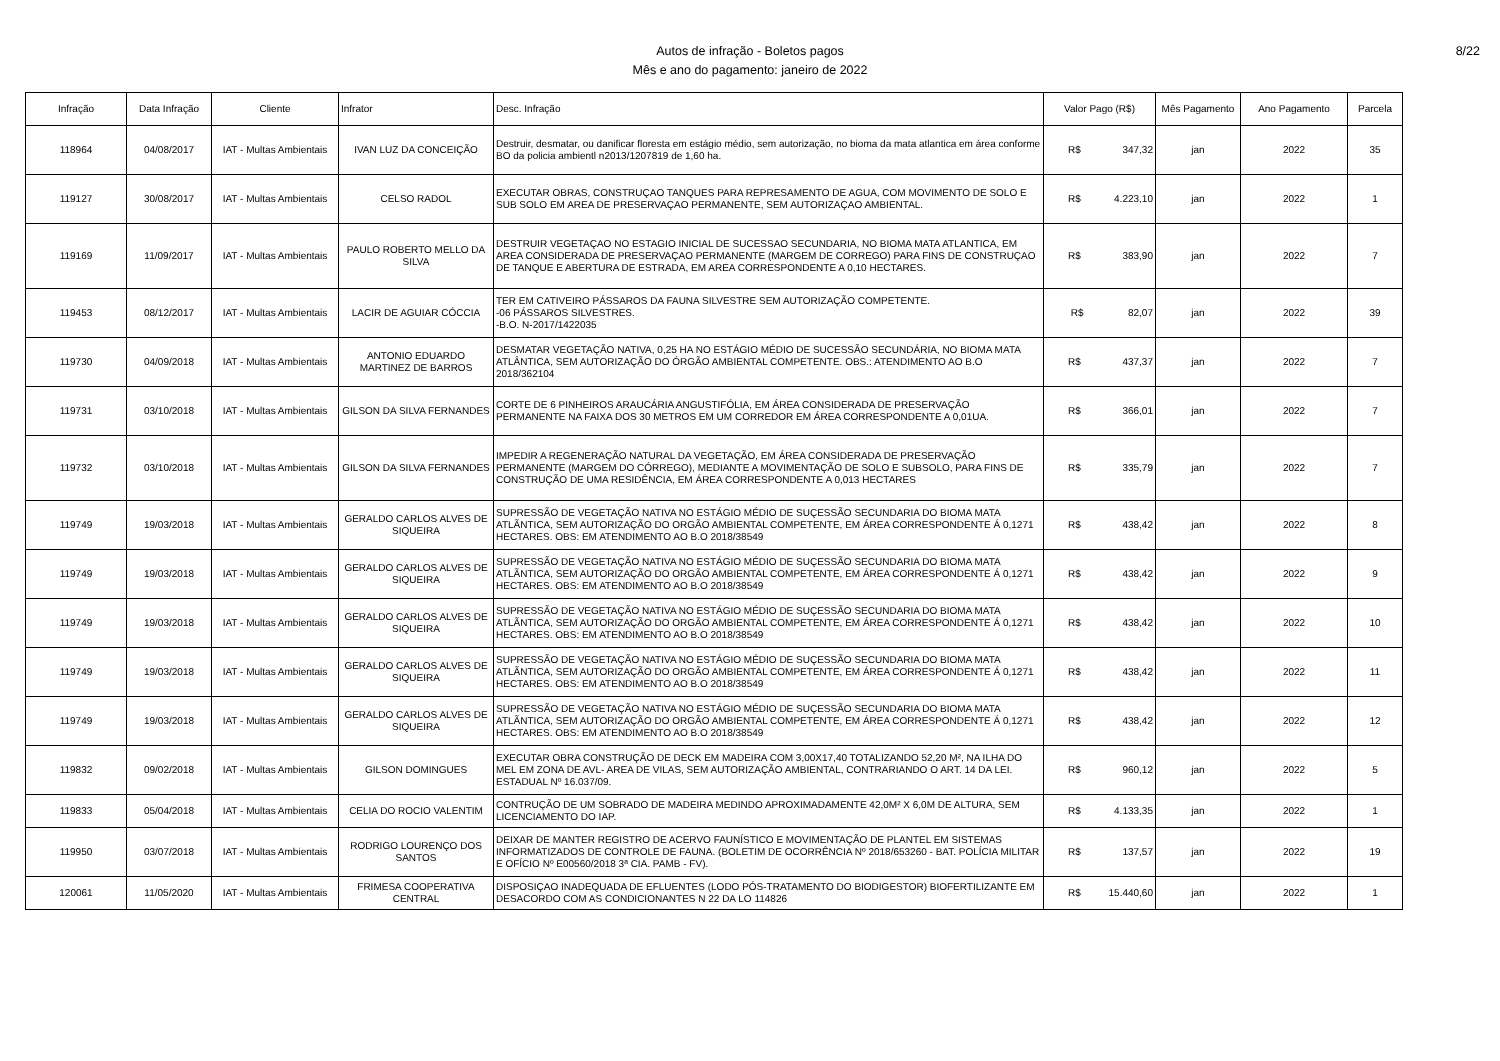Autos de infração - Boletos pagos
Mês e ano do pagamento: janeiro de 2022
8/22
| Infração | Data Infração | Cliente | Infrator | Desc. Infração | Valor Pago (R$) | Mês Pagamento | Ano Pagamento | Parcela |
| --- | --- | --- | --- | --- | --- | --- | --- | --- |
| 118964 | 04/08/2017 | IAT - Multas Ambientais | IVAN LUZ DA CONCEIÇÃO | Destruir, desmatar, ou danificar floresta em estágio médio, sem autorização, no bioma da mata atlantica em área conforme BO da policia ambientl n2013/1207819 de 1,60 ha. | R$ 347,32 | jan | 2022 | 35 |
| 119127 | 30/08/2017 | IAT - Multas Ambientais | CELSO RADOL | EXECUTAR OBRAS, CONSTRUÇAO TANQUES PARA REPRESAMENTO DE AGUA, COM MOVIMENTO DE SOLO E SUB SOLO EM AREA DE PRESERVAÇAO PERMANENTE, SEM AUTORIZAÇAO AMBIENTAL. | R$ 4.223,10 | jan | 2022 | 1 |
| 119169 | 11/09/2017 | IAT - Multas Ambientais | PAULO ROBERTO MELLO DA SILVA | DESTRUIR VEGETAÇAO NO ESTAGIO INICIAL DE SUCESSAO SECUNDARIA, NO BIOMA MATA ATLANTICA, EM AREA CONSIDERADA DE PRESERVAÇAO PERMANENTE (MARGEM DE CORREGO) PARA FINS DE CONSTRUÇAO DE TANQUE E ABERTURA DE ESTRADA, EM AREA CORRESPONDENTE A 0,10 HECTARES. | R$ 383,90 | jan | 2022 | 7 |
| 119453 | 08/12/2017 | IAT - Multas Ambientais | LACIR DE AGUIAR CÓCCIA | TER EM CATIVEIRO PÁSSAROS DA FAUNA SILVESTRE SEM AUTORIZAÇÃO COMPETENTE. -06 PÁSSAROS SILVESTRES. -B.O. N-2017/1422035 | R$ 82,07 | jan | 2022 | 39 |
| 119730 | 04/09/2018 | IAT - Multas Ambientais | ANTONIO EDUARDO MARTINEZ DE BARROS | DESMATAR VEGETAÇÃO NATIVA, 0,25 HA NO ESTÁGIO MÉDIO DE SUCESSÃO SECUNDÁRIA, NO BIOMA MATA ATLÂNTICA, SEM AUTORIZAÇÃO DO ÓRGÃO AMBIENTAL COMPETENTE. OBS.: ATENDIMENTO AO B.O 2018/362104 | R$ 437,37 | jan | 2022 | 7 |
| 119731 | 03/10/2018 | IAT - Multas Ambientais | GILSON DA SILVA FERNANDES | CORTE DE 6 PINHEIROS ARAUCÁRIA ANGUSTIFÓLIA, EM ÁREA CONSIDERADA DE PRESERVAÇÃO PERMANENTE NA FAIXA DOS 30 METROS EM UM CORREDOR EM ÁREA CORRESPONDENTE A 0,01UA. | R$ 366,01 | jan | 2022 | 7 |
| 119732 | 03/10/2018 | IAT - Multas Ambientais | GILSON DA SILVA FERNANDES | IMPEDIR A REGENERAÇÃO NATURAL DA VEGETAÇÃO, EM ÁREA CONSIDERADA DE PRESERVAÇÃO PERMANENTE (MARGEM DO CÓRREGO), MEDIANTE A MOVIMENTAÇÃO DE SOLO E SUBSOLO, PARA FINS DE CONSTRUÇÃO DE UMA RESIDÊNCIA, EM ÁREA CORRESPONDENTE A 0,013 HECTARES | R$ 335,79 | jan | 2022 | 7 |
| 119749 | 19/03/2018 | IAT - Multas Ambientais | GERALDO CARLOS ALVES DE SIQUEIRA | SUPRESSÃO DE VEGETAÇÃO NATIVA NO ESTÁGIO MÉDIO DE SUÇESSÃO SECUNDARIA DO BIOMA MATA ATLÃNTICA, SEM AUTORIZAÇÃO DO ORGÃO AMBIENTAL COMPETENTE, EM ÁREA CORRESPONDENTE Á 0,1271 HECTARES. OBS: EM ATENDIMENTO AO B.O 2018/38549 | R$ 438,42 | jan | 2022 | 8 |
| 119749 | 19/03/2018 | IAT - Multas Ambientais | GERALDO CARLOS ALVES DE SIQUEIRA | SUPRESSÃO DE VEGETAÇÃO NATIVA NO ESTÁGIO MÉDIO DE SUÇESSÃO SECUNDARIA DO BIOMA MATA ATLÃNTICA, SEM AUTORIZAÇÃO DO ORGÃO AMBIENTAL COMPETENTE, EM ÁREA CORRESPONDENTE Á 0,1271 HECTARES. OBS: EM ATENDIMENTO AO B.O 2018/38549 | R$ 438,42 | jan | 2022 | 9 |
| 119749 | 19/03/2018 | IAT - Multas Ambientais | GERALDO CARLOS ALVES DE SIQUEIRA | SUPRESSÃO DE VEGETAÇÃO NATIVA NO ESTÁGIO MÉDIO DE SUÇESSÃO SECUNDARIA DO BIOMA MATA ATLÃNTICA, SEM AUTORIZAÇÃO DO ORGÃO AMBIENTAL COMPETENTE, EM ÁREA CORRESPONDENTE Á 0,1271 HECTARES. OBS: EM ATENDIMENTO AO B.O 2018/38549 | R$ 438,42 | jan | 2022 | 10 |
| 119749 | 19/03/2018 | IAT - Multas Ambientais | GERALDO CARLOS ALVES DE SIQUEIRA | SUPRESSÃO DE VEGETAÇÃO NATIVA NO ESTÁGIO MÉDIO DE SUÇESSÃO SECUNDARIA DO BIOMA MATA ATLÃNTICA, SEM AUTORIZAÇÃO DO ORGÃO AMBIENTAL COMPETENTE, EM ÁREA CORRESPONDENTE Á 0,1271 HECTARES. OBS: EM ATENDIMENTO AO B.O 2018/38549 | R$ 438,42 | jan | 2022 | 11 |
| 119749 | 19/03/2018 | IAT - Multas Ambientais | GERALDO CARLOS ALVES DE SIQUEIRA | SUPRESSÃO DE VEGETAÇÃO NATIVA NO ESTÁGIO MÉDIO DE SUÇESSÃO SECUNDARIA DO BIOMA MATA ATLÃNTICA, SEM AUTORIZAÇÃO DO ORGÃO AMBIENTAL COMPETENTE, EM ÁREA CORRESPONDENTE Á 0,1271 HECTARES. OBS: EM ATENDIMENTO AO B.O 2018/38549 | R$ 438,42 | jan | 2022 | 12 |
| 119832 | 09/02/2018 | IAT - Multas Ambientais | GILSON DOMINGUES | EXECUTAR OBRA CONSTRUÇÃO DE DECK EM MADEIRA COM 3,00X17,40 TOTALIZANDO 52,20 M², NA ILHA DO MEL EM ZONA DE AVL- AREA DE VILAS, SEM AUTORIZAÇÃO AMBIENTAL, CONTRARIANDO O ART. 14 DA LEI. ESTADUAL Nº 16.037/09. | R$ 960,12 | jan | 2022 | 5 |
| 119833 | 05/04/2018 | IAT - Multas Ambientais | CELIA DO ROCIO VALENTIM | CONTRUÇÃO DE UM SOBRADO DE MADEIRA MEDINDO APROXIMADAMENTE 42,0M² X 6,0M DE ALTURA, SEM LICENCIAMENTO DO IAP. | R$ 4.133,35 | jan | 2022 | 1 |
| 119950 | 03/07/2018 | IAT - Multas Ambientais | RODRIGO LOURENÇO DOS SANTOS | DEIXAR DE MANTER REGISTRO DE ACERVO FAUNÍSTICO E MOVIMENTAÇÃO DE PLANTEL EM SISTEMAS INFORMATIZADOS DE CONTROLE DE FAUNA. (BOLETIM DE OCORRÊNCIA Nº 2018/653260 - BAT. POLÍCIA MILITAR E OFÍCIO Nº E00560/2018 3ª CIA. PAMB - FV). | R$ 137,57 | jan | 2022 | 19 |
| 120061 | 11/05/2020 | IAT - Multas Ambientais | FRIMESA COOPERATIVA CENTRAL | DISPOSIÇAO INADEQUADA DE EFLUENTES (LODO PÓS-TRATAMENTO DO BIODIGESTOR) BIOFERTILIZANTE EM DESACORDO COM AS CONDICIONANTES N 22 DA LO 114826 | R$ 15.440,60 | jan | 2022 | 1 |